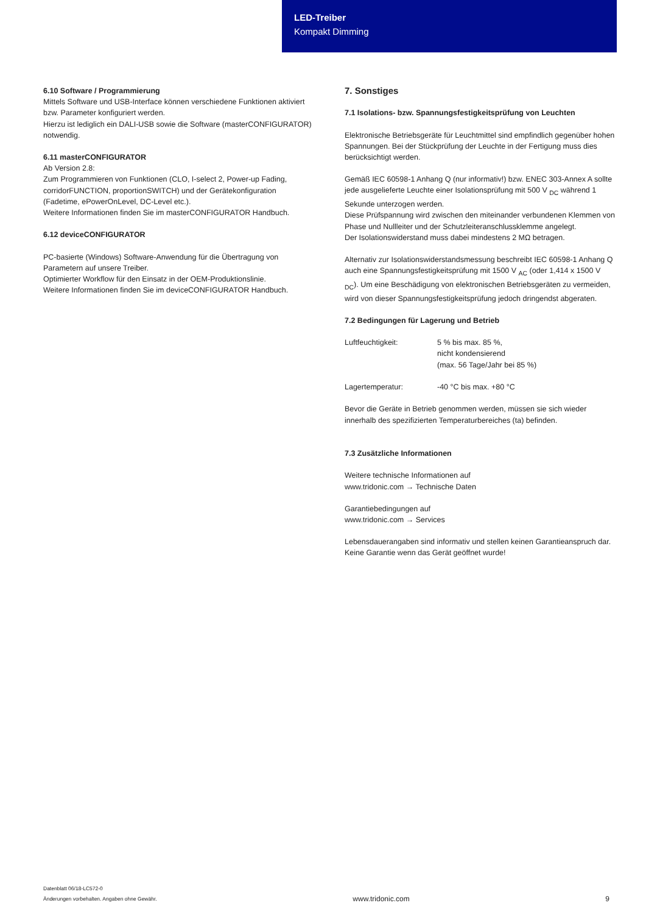LED-Treiber
Kompakt Dimming
6.10 Software / Programmierung
Mittels Software und USB-Interface können verschiedene Funktionen aktiviert bzw. Parameter konfiguriert werden.
Hierzu ist lediglich ein DALI-USB sowie die Software (masterCONFIGURATOR) notwendig.
6.11 masterCONFIGURATOR
Ab Version 2.8:
Zum Programmieren von Funktionen (CLO, I-select 2, Power-up Fading, corridorFUNCTION, proportionSWITCH) und der Gerätekonfiguration (Fadetime, ePowerOnLevel, DC-Level etc.).
Weitere Informationen finden Sie im masterCONFIGURATOR Handbuch.
6.12 deviceCONFIGURATOR
PC-basierte (Windows) Software-Anwendung für die Übertragung von Parametern auf unsere Treiber.
Optimierter Workflow für den Einsatz in der OEM-Produktionslinie.
Weitere Informationen finden Sie im deviceCONFIGURATOR Handbuch.
7. Sonstiges
7.1 Isolations- bzw. Spannungsfestigkeitsprüfung von Leuchten
Elektronische Betriebsgeräte für Leuchtmittel sind empfindlich gegenüber hohen Spannungen. Bei der Stückprüfung der Leuchte in der Fertigung muss dies berücksichtigt werden.
Gemäß IEC 60598-1 Anhang Q (nur informativ!) bzw. ENEC 303-Annex A sollte jede ausgelieferte Leuchte einer Isolationsprüfung mit 500 V <sub>DC</sub> während 1 Sekunde unterzogen werden.
Diese Prüfspannung wird zwischen den miteinander verbundenen Klemmen von Phase und Nullleiter und der Schutzleiteranschlussklemme angelegt.
Der Isolationswiderstand muss dabei mindestens 2 MΩ betragen.
Alternativ zur Isolationswiderstandsmessung beschreibt IEC 60598-1 Anhang Q auch eine Spannungsfestigkeitsprüfung mit 1500 V <sub>AC</sub> (oder 1,414 x 1500 V <sub>DC</sub>). Um eine Beschädigung von elektronischen Betriebsgeräten zu vermeiden, wird von dieser Spannungsfestigkeitsprüfung jedoch dringendst abgeraten.
7.2 Bedingungen für Lagerung und Betrieb
Luftfeuchtigkeit: 5 % bis max. 85 %,
nicht kondensierend
(max. 56 Tage/Jahr bei 85 %)
Lagertemperatur: -40 °C bis max. +80 °C
Bevor die Geräte in Betrieb genommen werden, müssen sie sich wieder innerhalb des spezifizierten Temperaturbereiches (ta) befinden.
7.3 Zusätzliche Informationen
Weitere technische Informationen auf
www.tridonic.com → Technische Daten
Garantiebedingungen auf
www.tridonic.com → Services
Lebensdauerangaben sind informativ und stellen keinen Garantieanspruch dar.
Keine Garantie wenn das Gerät geöffnet wurde!
Datenblatt 06/18-LC572-0
Änderungen vorbehalten. Angaben ohne Gewähr.
www.tridonic.com
9